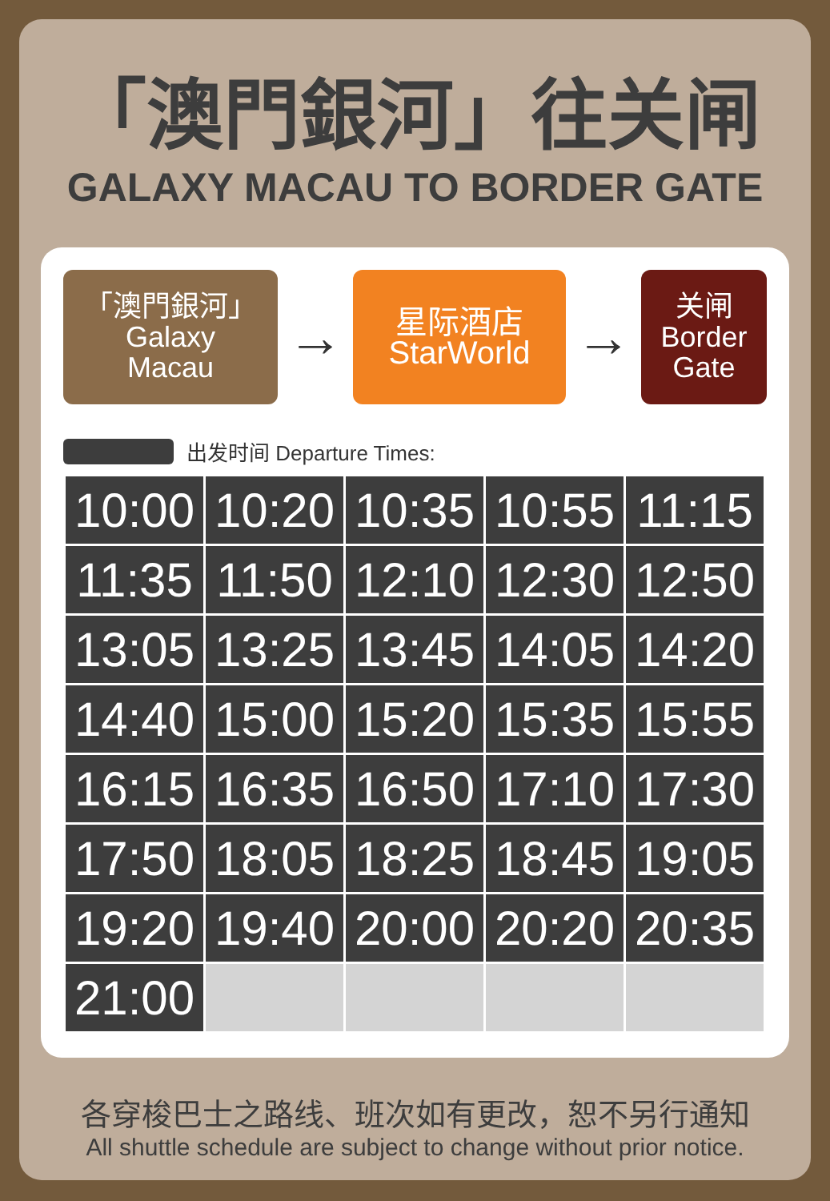「澳門銀河」往关闸
GALAXY MACAU TO BORDER GATE
「澳門銀河」
Galaxy
Macau
→
星际酒店
StarWorld
→
关闸
Border
Gate
出发时间 Departure Times:
| 10:00 | 10:20 | 10:35 | 10:55 | 11:15 |
| 11:35 | 11:50 | 12:10 | 12:30 | 12:50 |
| 13:05 | 13:25 | 13:45 | 14:05 | 14:20 |
| 14:40 | 15:00 | 15:20 | 15:35 | 15:55 |
| 16:15 | 16:35 | 16:50 | 17:10 | 17:30 |
| 17:50 | 18:05 | 18:25 | 18:45 | 19:05 |
| 19:20 | 19:40 | 20:00 | 20:20 | 20:35 |
| 21:00 | | | | |
各穿梭巴士之路线、班次如有更改，恕不另行通知
All shuttle schedule are subject to change without prior notice.